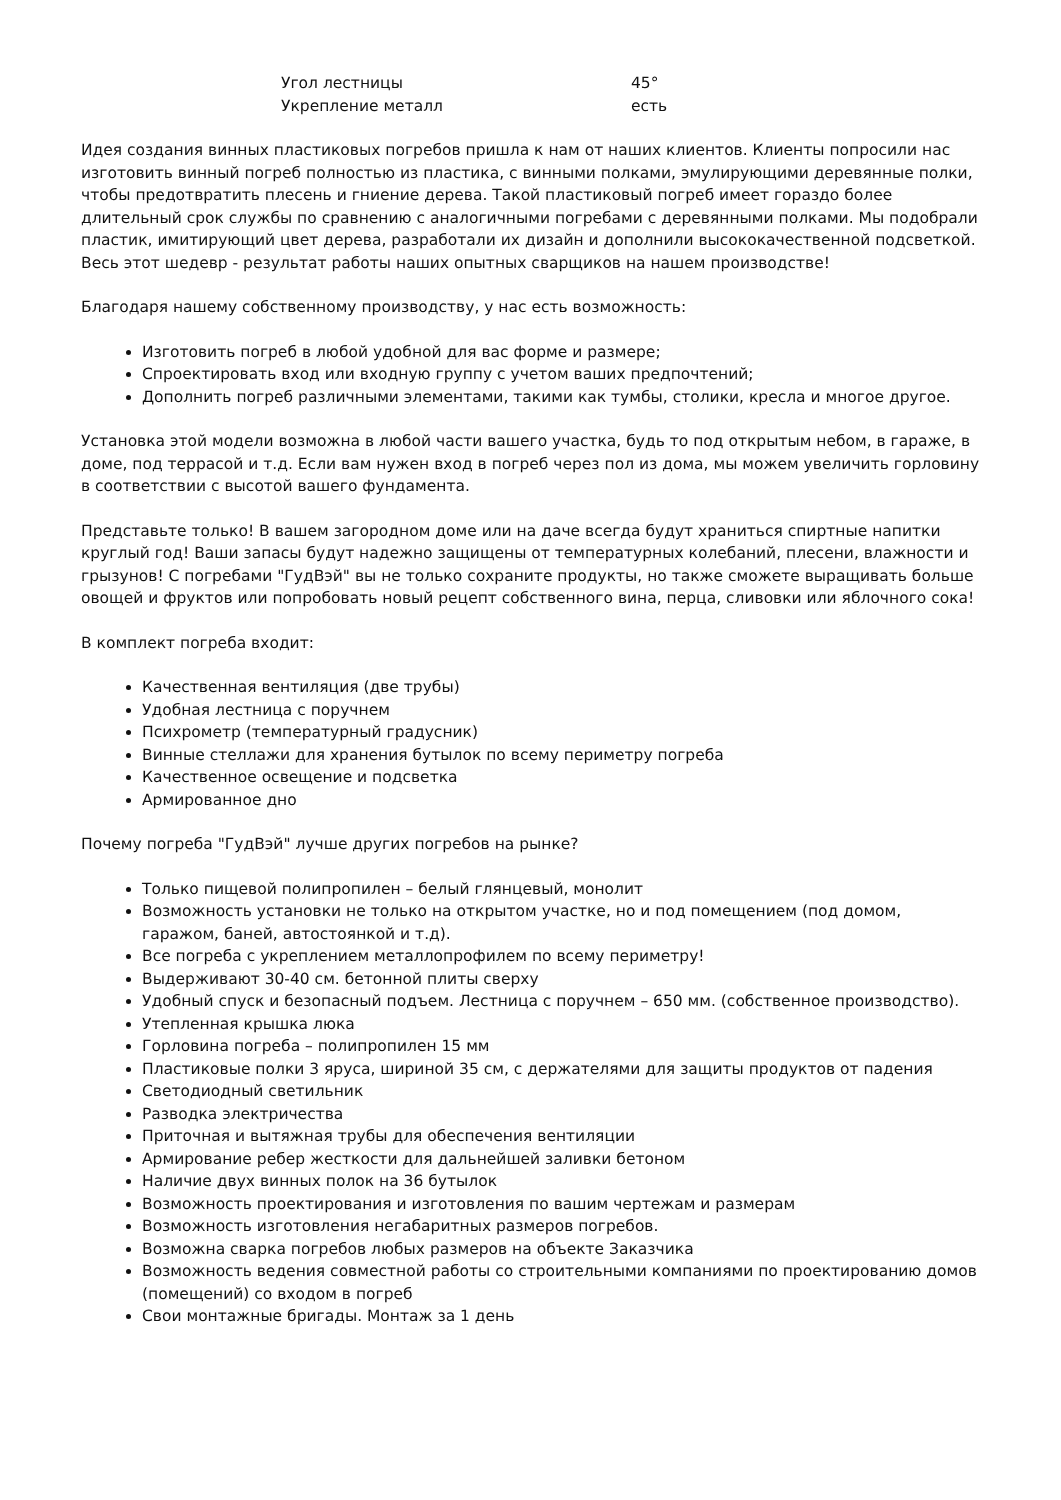| Угол лестницы | 45° |
| Укрепление металл | есть |
Идея создания винных пластиковых погребов пришла к нам от наших клиентов. Клиенты попросили нас изготовить винный погреб полностью из пластика, с винными полками, эмулирующими деревянные полки, чтобы предотвратить плесень и гниение дерева. Такой пластиковый погреб имеет гораздо более длительный срок службы по сравнению с аналогичными погребами с деревянными полками. Мы подобрали пластик, имитирующий цвет дерева, разработали их дизайн и дополнили высококачественной подсветкой. Весь этот шедевр - результат работы наших опытных сварщиков на нашем производстве!
Благодаря нашему собственному производству, у нас есть возможность:
Изготовить погреб в любой удобной для вас форме и размере;
Спроектировать вход или входную группу с учетом ваших предпочтений;
Дополнить погреб различными элементами, такими как тумбы, столики, кресла и многое другое.
Установка этой модели возможна в любой части вашего участка, будь то под открытым небом, в гараже, в доме, под террасой и т.д. Если вам нужен вход в погреб через пол из дома, мы можем увеличить горловину в соответствии с высотой вашего фундамента.
Представьте только! В вашем загородном доме или на даче всегда будут храниться спиртные напитки круглый год! Ваши запасы будут надежно защищены от температурных колебаний, плесени, влажности и грызунов! С погребами "ГудВэй" вы не только сохраните продукты, но также сможете выращивать больше овощей и фруктов или попробовать новый рецепт собственного вина, перца, сливовки или яблочного сока!
В комплект погреба входит:
Качественная вентиляция (две трубы)
Удобная лестница с поручнем
Психрометр (температурный градусник)
Винные стеллажи для хранения бутылок по всему периметру погреба
Качественное освещение и подсветка
Армированное дно
Почему погреба "ГудВэй" лучше других погребов на рынке?
Только пищевой полипропилен – белый глянцевый, монолит
Возможность установки не только на открытом участке, но и под помещением (под домом, гаражом, баней, автостоянкой и т.д).
Все погреба с укреплением металлопрофилем по всему периметру!
Выдерживают 30-40 см. бетонной плиты сверху
Удобный спуск и безопасный подъем. Лестница с поручнем – 650 мм. (собственное производство).
Утепленная крышка люка
Горловина погреба – полипропилен 15 мм
Пластиковые полки 3 яруса, шириной 35 см, с держателями для защиты продуктов от падения
Светодиодный светильник
Разводка электричества
Приточная и вытяжная трубы для обеспечения вентиляции
Армирование ребер жесткости для дальнейшей заливки бетоном
Наличие двух винных полок на 36 бутылок
Возможность проектирования и изготовления по вашим чертежам и размерам
Возможность изготовления негабаритных размеров погребов.
Возможна сварка погребов любых размеров на объекте Заказчика
Возможность ведения совместной работы со строительными компаниями по проектированию домов (помещений) со входом в погреб
Свои монтажные бригады. Монтаж за 1 день